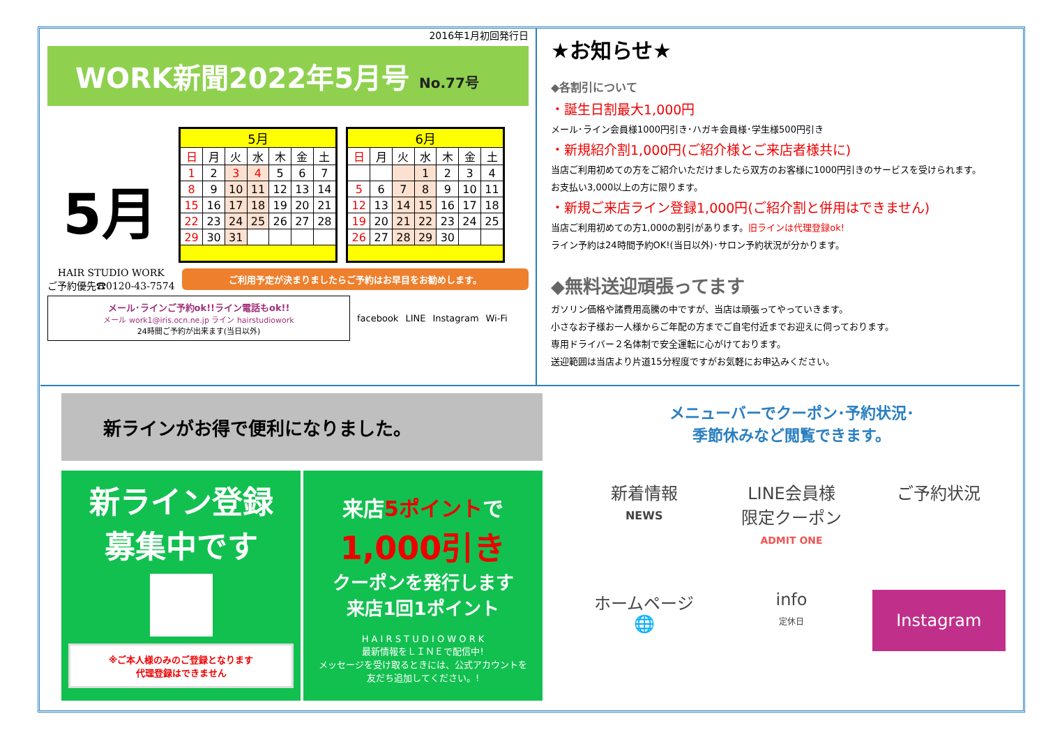2016年1月初回発行日
WORK新聞2022年5月号 No.77号
5月
| 5月 | | | | | | |
| --- | --- | --- | --- | --- | --- | --- |
| 日 | 月 | 火 | 水 | 木 | 金 | 土 |
| 1 | 2 | 3 | 4 | 5 | 6 | 7 |
| 8 | 9 | 10 | 11 | 12 | 13 | 14 |
| 15 | 16 | 17 | 18 | 19 | 20 | 21 |
| 22 | 23 | 24 | 25 | 26 | 27 | 28 |
| 29 | 30 | 31 | | | | |
| 6月 | | | | | | |
| --- | --- | --- | --- | --- | --- | --- |
| 日 | 月 | 火 | 水 | 木 | 金 | 土 |
| | | | 1 | 2 | 3 | 4 |
| 5 | 6 | 7 | 8 | 9 | 10 | 11 |
| 12 | 13 | 14 | 15 | 16 | 17 | 18 |
| 19 | 20 | 21 | 22 | 23 | 24 | 25 |
| 26 | 27 | 28 | 29 | 30 | | |
HAIR STUDIO WORK
ご予約優先☎0120-43-7574
ご利用予定が決まりましたらご予約はお早目をお勧めします。
メール･ラインご予約ok!!ライン電話もok!!
メール work1@iris.ocn.ne.jp ライン hairstudiowork
24時間ご予約が出来ます(当日以外)
facebook LINE Instagram Wi-Fi
★お知らせ★
◆各割引について
・誕生日割最大1,000円
メール･ライン会員様1000円引き･ハガキ会員様･学生様500円引き
・新規紹介割1,000円(ご紹介様とご来店者様共に)
当店ご利用初めての方をご紹介いただけましたら双方のお客様に1000円引きのサービスを受けられます。
お支払い3,000以上の方に限ります。
・新規ご来店ライン登録1,000円(ご紹介割と併用はできません)
当店ご利用初めての方1,000の割引があります。旧ラインは代理登録ok!
ライン予約は24時間予約OK!(当日以外)･サロン予約状況が分かります。
◆無料送迎頑張ってます
ガソリン価格や諸費用高騰の中ですが、当店は頑張ってやっていきます。
小さなお子様お一人様からご年配の方までご自宅付近までお迎えに伺っております。
専用ドライバー２名体制で安全運転に心がけております。
送迎範囲は当店より片道15分程度ですがお気軽にお申込みください。
新ラインがお得で便利になりました。
新ライン登録
募集中です
※ご本人様のみのご登録となります
代理登録はできません
来店5ポイントで
1,000引き
クーポンを発行します
来店1回1ポイント
H A I R S T U D I O W O R K
最新情報をＬＩＮＥで配信中!
メッセージを受け取るときには、公式アカウントを
友だち追加してください。!
メニューバーでクーポン･予約状況･
季節休みなど閲覧できます。
新着情報
NEWS
LINE会員様
限定クーポン
ADMIT ONE
ご予約状況
ホームページ
🌐
info
定休日
Instagram